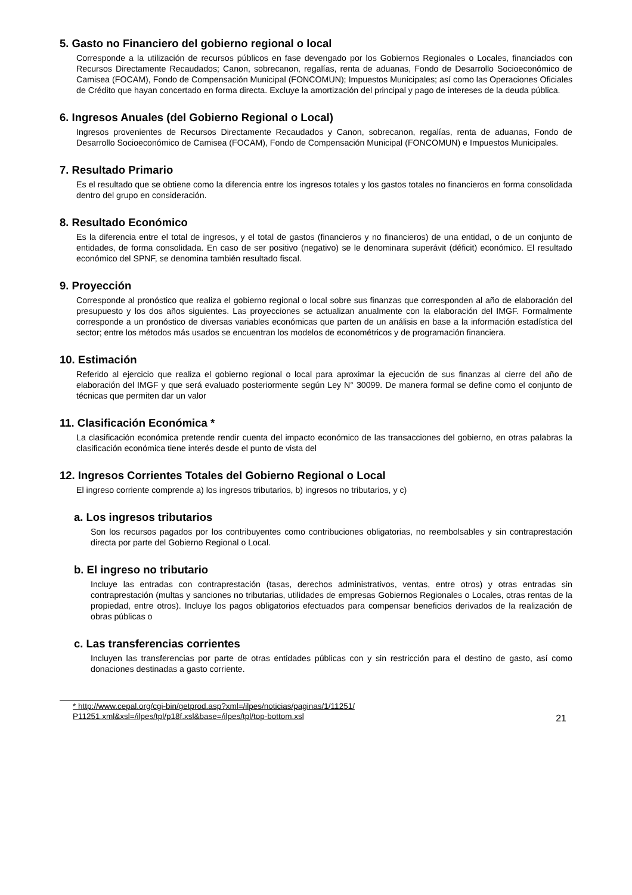5. Gasto no Financiero del gobierno regional o local
Corresponde a la utilización de recursos públicos en fase devengado por los Gobiernos Regionales o Locales, financiados con Recursos Directamente Recaudados; Canon, sobrecanon, regalías, renta de aduanas, Fondo de Desarrollo Socioeconómico de Camisea (FOCAM), Fondo de Compensación Municipal (FONCOMUN); Impuestos Municipales; así como las Operaciones Oficiales de Crédito que hayan concertado en forma directa. Excluye la amortización del principal y pago de intereses de la deuda pública.
6. Ingresos Anuales (del Gobierno Regional o Local)
Ingresos provenientes de Recursos Directamente Recaudados y Canon, sobrecanon, regalías, renta de aduanas, Fondo de Desarrollo Socioeconómico de Camisea (FOCAM), Fondo de Compensación Municipal (FONCOMUN) e Impuestos Municipales.
7. Resultado Primario
Es el resultado que se obtiene como la diferencia entre los ingresos totales y los gastos totales no financieros en forma consolidada dentro del grupo en consideración.
8. Resultado Económico
Es la diferencia entre el total de ingresos, y el total de gastos (financieros y no financieros) de una entidad, o de un conjunto de entidades, de forma consolidada. En caso de ser positivo (negativo) se le denominara superávit (déficit) económico. El resultado económico del SPNF, se denomina también resultado fiscal.
9. Proyección
Corresponde al pronóstico que realiza el gobierno regional o local sobre sus finanzas que corresponden al año de elaboración del presupuesto y los dos años siguientes. Las proyecciones se actualizan anualmente con la elaboración del IMGF. Formalmente corresponde a un pronóstico de diversas variables económicas que parten de un análisis en base a la información estadística del sector; entre los métodos más usados se encuentran los modelos de econométricos y de programación financiera.
10. Estimación
Referido al ejercicio que realiza el gobierno regional o local para aproximar la ejecución de sus finanzas al cierre del año de elaboración del IMGF y que será evaluado posteriormente según Ley N° 30099. De manera formal se define como el conjunto de técnicas que permiten dar un valor
11. Clasificación Económica *
La clasificación económica pretende rendir cuenta del impacto económico de las transacciones del gobierno, en otras palabras la clasificación económica tiene interés desde el punto de vista del
12. Ingresos Corrientes Totales del Gobierno Regional o Local
El ingreso corriente comprende a) los ingresos tributarios, b) ingresos no tributarios, y c)
a. Los ingresos tributarios
Son los recursos pagados por los contribuyentes como contribuciones obligatorias, no reembolsables y sin contraprestación directa por parte del Gobierno Regional o Local.
b. El ingreso no tributario
Incluye las entradas con contraprestación (tasas, derechos administrativos, ventas, entre otros) y otras entradas sin contraprestación (multas y sanciones no tributarias, utilidades de empresas Gobiernos Regionales o Locales, otras rentas de la propiedad, entre otros). Incluye los pagos obligatorios efectuados para compensar beneficios derivados de la realización de obras públicas o
c. Las transferencias corrientes
Incluyen las transferencias por parte de otras entidades públicas con y sin restricción para el destino de gasto, así como donaciones destinadas a gasto corriente.
* http://www.cepal.org/cgi-bin/getprod.asp?xml=/ilpes/noticias/paginas/1/11251/
P11251.xml&xsl=/ilpes/tpl/p18f.xsl&base=/ilpes/tpl/top-bottom.xsl 21